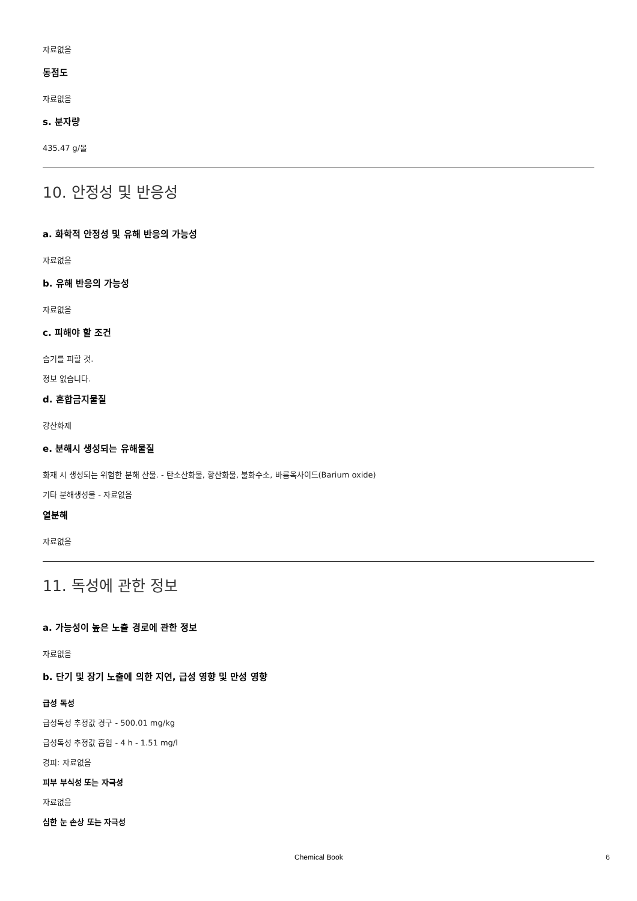자료없음
동점도
자료없음
s. 분자량
435.47 g/몰
10. 안정성 및 반응성
a. 화학적 안정성 및 유해 반응의 가능성
자료없음
b. 유해 반응의 가능성
자료없음
c. 피해야 할 조건
습기를 피할 것.
정보 없습니다.
d. 혼합금지물질
강산화제
e. 분해시 생성되는 유해물질
화재 시 생성되는 위험한 분해 산물. - 탄소산화물, 황산화물, 불화수소, 바륨옥사이드(Barium oxide)
기타 분해생성물 - 자료없음
열분해
자료없음
11. 독성에 관한 정보
a. 가능성이 높은 노출 경로에 관한 정보
자료없음
b. 단기 및 장기 노출에 의한 지연, 급성 영향 및 만성 영향
급성 독성
급성독성 추정값 경구 - 500.01 mg/kg
급성독성 추정값 흡입 - 4 h - 1.51 mg/l
경피: 자료없음
피부 부식성 또는 자극성
자료없음
심한 눈 손상 또는 자극성
Chemical Book 6